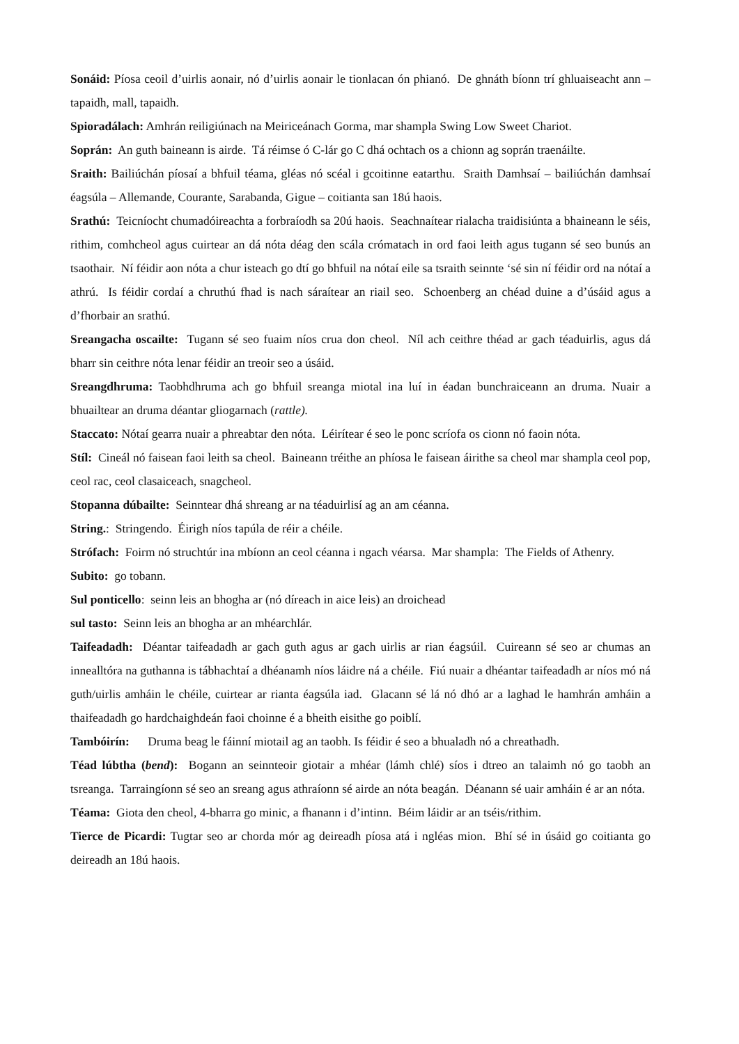Sonáid: Píosa ceoil d’uirlis aonair, nó d’uirlis aonair le tionlacan ón phianó. De ghnáth bíonn trí ghluaiseacht ann – tapaidh, mall, tapaidh.
Spioradálach: Amhrán reiligiúnach na Meiriceánach Gorma, mar shampla Swing Low Sweet Chariot.
Soprán: An guth baineann is airde. Tá réimse ó C-lár go C dhá ochtach os a chionn ag soprán traenáilte.
Sraith: Bailiúchán píosaí a bhfuil téama, gléas nó scéal i gcoitinne eatarthu. Sraith Damhsaí – bailiúchán damhsaí éagsúla – Allemande, Courante, Sarabanda, Gigue – coitianta san 18ú haois.
Srathú: Teicníocht chumadóireachta a forbraíodh sa 20ú haois. Seachnaítear rialacha traidisiúnta a bhaineann le séis, rithim, comhcheol agus cuirtear an dá nóta déag den scála crómatach in ord faoi leith agus tugann sé seo bunús an tsaothair. Ní féidir aon nóta a chur isteach go dtí go bhfuil na nótaí eile sa tsraith seinnte ‘sé sin ní féidir ord na nótaí a athrú. Is féidir cordaí a chruthú fhad is nach sáraítear an riail seo. Schoenberg an chéad duine a d’úsáid agus a d’fhorbair an srathú.
Sreangacha oscailte: Tugann sé seo fuaim níos crua don cheol. Níl ach ceithre théad ar gach téaduirlis, agus dá bharr sin ceithre nóta lenar féidir an treoir seo a úsáid.
Sreangdhruma: Taobhdhruma ach go bhfuil sreanga miotal ina luí in éadan bunchraiceann an druma. Nuair a bhuailtear an druma déantar gliogarnach (rattle).
Staccato: Nótaí gearra nuair a phreabtar den nóta. Léirítear é seo le ponc scríofa os cionn nó faoin nóta.
Stíl: Cineál nó faisean faoi leith sa cheol. Baineann tréithe an phíosa le faisean áirithe sa cheol mar shampla ceol pop, ceol rac, ceol clasaiceach, snagcheol.
Stopanna dúbailte: Seinntear dhá shreang ar na téaduirlisí ag an am céanna.
String.: Stringendo. Éirigh níos tapúla de réir a chéile.
Strófach: Foirm nó struchtúr ina mbíonn an ceol céanna i ngach véarsa. Mar shampla: The Fields of Athenry.
Subito: go tobann.
Sul ponticello: seinn leis an bhogha ar (nó díreach in aice leis) an droichead
sul tasto: Seinn leis an bhogha ar an mhéarchlár.
Taifeadadh: Déantar taifeadadh ar gach guth agus ar gach uirlis ar rian éagsúil. Cuireann sé seo ar chumas an innealltóra na guthanna is tábhachtaí a dhéanamh níos láidre ná a chéile. Fiú nuair a dhéantar taifeadadh ar níos mó ná guth/uirlis amháin le chéile, cuirtear ar rianta éagsúla iad. Glacann sé lá nó dhó ar a laghad le hamhrán amháin a thaifeadadh go hardchaighdeán faoi choinne é a bheith eisithe go poiblí.
Tambóirín: Druma beag le fáinní miotail ag an taobh. Is féidir é seo a bhualadh nó a chreathadh.
Téad lúbtha (bend): Bogann an seinnteoir giotair a mhéar (lámh chlé) síos i dtreo an talaimh nó go taobh an tsreanga. Tarraingíonn sé seo an sreang agus athraíonn sé airde an nóta beagán. Déanann sé uair amháin é ar an nóta.
Téama: Giota den cheol, 4-bharra go minic, a fhanann i d’intinn. Béim láidir ar an tséis/rithim.
Tierce de Picardi: Tugtar seo ar chorda mór ag deireadh píosa atá i ngléas mion. Bhí sé in úsáid go coitianta go deireadh an 18ú haois.